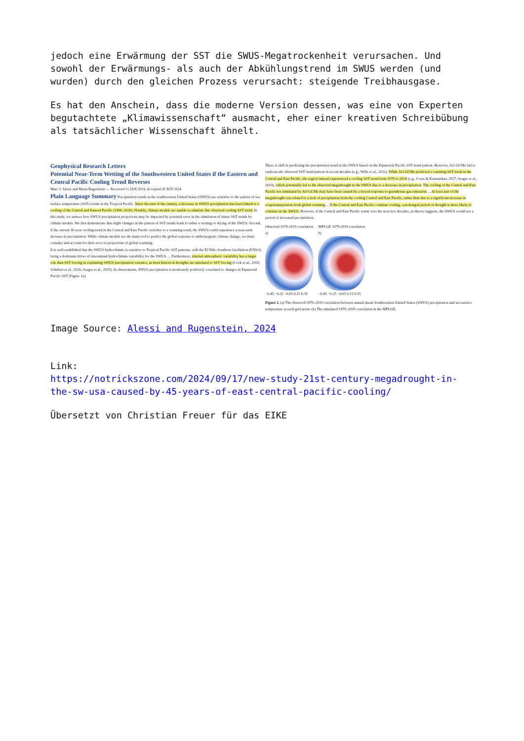jedoch eine Erwärmung der SST die SWUS-Megatrockenheit verursachen. Und sowohl der Erwärmungs- als auch der Abkühlungstrend im SWUS werden (und wurden) durch den gleichen Prozess verursacht: steigende Treibhausgase.
Es hat den Anschein, dass die moderne Version dessen, was eine von Experten begutachtete „Klimawissenschaft“ ausmacht, eher einer kreativen Schreibübung als tatsächlicher Wissenschaft ähnelt.
Geophysical Research Letters
Potential Near-Term Wetting of the Southwestern United States if the Eastern and Central Pacific Cooling Trend Reverses
Marc J. Alessi and Maria Rugenstein — Received 11 JAN 2024, Accepted 20 JUN 2024
Plain Language Summary Precipitation trends in the southwestern United States (SWUS) are sensitive to the pattern of sea surface temperature (SST) trends in the Tropical Pacific. Since the turn of the century, a decrease in SWUS precipitation has been linked to a cooling of the Central and Eastern Pacific (1990–2020). Notably, climate models are unable to simulate this observed cooling SST trend. In this study, we answer how SWUS precipitation projections may be impacted by potential error in the simulation of future SST trends by climate models. We first demonstrate that slight changes in the pattern of SST trends leads to either a wetting or drying of the SWUS. Second, if the current 30-year cooling trend in the Central and East Pacific switches to a warming trend, the SWUS could experience a near-term increase in precipitation. While climate models are the main tool to predict the global response to anthropogenic climate change, we must consider and account for their error in projections of global warming.
It is well established that the SWUS hydroclimate is sensitive to Tropical Pacific SST patterns, with the El Niño-Southern Oscillation (ENSO) being a dominant driver of interannual hydroclimate variability for the SWUS. ... Furthermore, internal atmospheric variability has a larger role than SST forcing in explaining SWUS precipitation variance, as most historical droughts are unrelated to SST forcing (Cook et al., 2018; Schubert et al., 2016; Seager et al., 2015). In observations, SWUS precipitation is moderately positively correlated to changes in Equatorial Pacific SST (Figure 1a).
There is skill in predicting the precipitation trend in the SWUS based on the Equatorial Pacific SST trend pattern. However, AO-GCMs fail to replicate the observed SST trend pattern in recent decades (e.g., Wills et al., 2022). While AO-GCMs predicted a warming SST trend in the Central and East Pacific, the region instead experienced a cooling SST trend from 1970 to 2014 (e.g., Coats & Karnauskas, 2017; Seager et al., 2019), which potentially led to the observed megadrought in the SWUS due to a decrease in precipitation. The cooling of the Central and East Pacific not simulated by AO-GCMs may have been caused by a forced response to greenhouse gas emissions ... At least part of the megadrought was related to a lack of precipitation from the cooling Central and East Pacific, rather than due to a significant increase in evapotranspiration from global warming ... If the Central and East Pacific continue cooling, a prolonged period of drought is more likely to continue in the SWUS. However, if the Central and East Pacific warm over the next few decades, as theory suggests, the SWUS would see a period of increased precipitation.
Observed 1979-2019 correlation
a)
−0.45 −0.25 −0.05 0.15 0.35
MPI-GE 1979-2019 correlation
b)
−0.45 −0.25 −0.05 0.15 0.35
Figure 1. (a) The observed 1979–2019 correlation between annual-mean Southwestern United States (SWUS) precipitation and sea surface temperature at each grid point. (b) The simulated 1979–2019 correlation in the MPI-GE.
Image Source: Alessi and Rugenstein, 2024
Link:
https://notrickszone.com/2024/09/17/new-study-21st-century-megadrought-in-the-sw-usa-caused-by-45-years-of-east-central-pacific-cooling/
Übersetzt von Christian Freuer für das EIKE